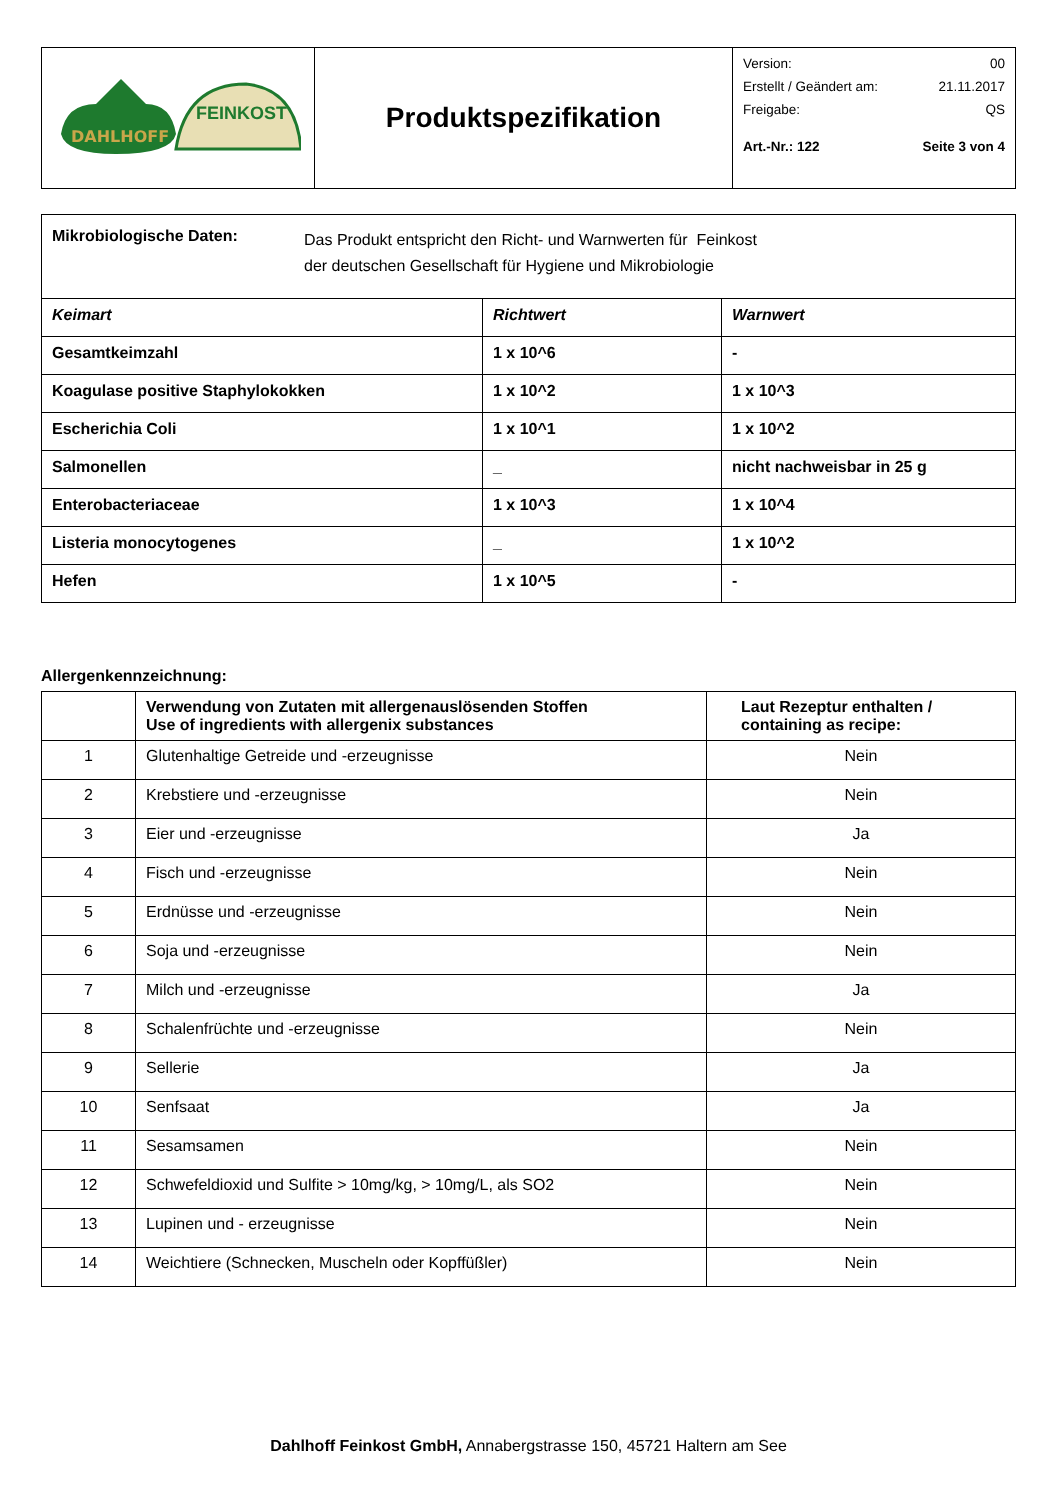| DAHLHOFF FEINKOST | Produktspezifikation | Version: 00 Erstellt / Geändert am: 21.11.2017 Freigabe: QS Art.-Nr.: 122 Seite 3 von 4 |
| Mikrobiologische Daten: Das Produkt entspricht den Richt- und Warnwerten für Feinkost der deutschen Gesellschaft für Hygiene und Mikrobiologie | | |
| Keimart | Richtwert | Warnwert |
| Gesamtkeimzahl | 1 x 10^6 | - |
| Koagulase positive Staphylokokken | 1 x 10^2 | 1 x 10^3 |
| Escherichia Coli | 1 x 10^1 | 1 x 10^2 |
| Salmonellen | _ | nicht nachweisbar in 25 g |
| Enterobacteriaceae | 1 x 10^3 | 1 x 10^4 |
| Listeria monocytogenes | _ | 1 x 10^2 |
| Hefen | 1 x 10^5 | - |
Allergenkennzeichnung:
| | Verwendung von Zutaten mit allergenauslösenden Stoffen Use of ingredients with allergenix substances | Laut Rezeptur enthalten / containing as recipe: |
| --- | --- | --- |
| 1 | Glutenhaltige Getreide und -erzeugnisse | Nein |
| 2 | Krebstiere und -erzeugnisse | Nein |
| 3 | Eier und -erzeugnisse | Ja |
| 4 | Fisch und -erzeugnisse | Nein |
| 5 | Erdnüsse und -erzeugnisse | Nein |
| 6 | Soja und -erzeugnisse | Nein |
| 7 | Milch und -erzeugnisse | Ja |
| 8 | Schalenfrüchte und -erzeugnisse | Nein |
| 9 | Sellerie | Ja |
| 10 | Senfsaat | Ja |
| 11 | Sesamsamen | Nein |
| 12 | Schwefeldioxid und Sulfite > 10mg/kg, > 10mg/L, als SO2 | Nein |
| 13 | Lupinen und - erzeugnisse | Nein |
| 14 | Weichtiere (Schnecken, Muscheln oder Kopffüßler) | Nein |
Dahlhoff Feinkost GmbH, Annabergstrasse 150, 45721 Haltern am See